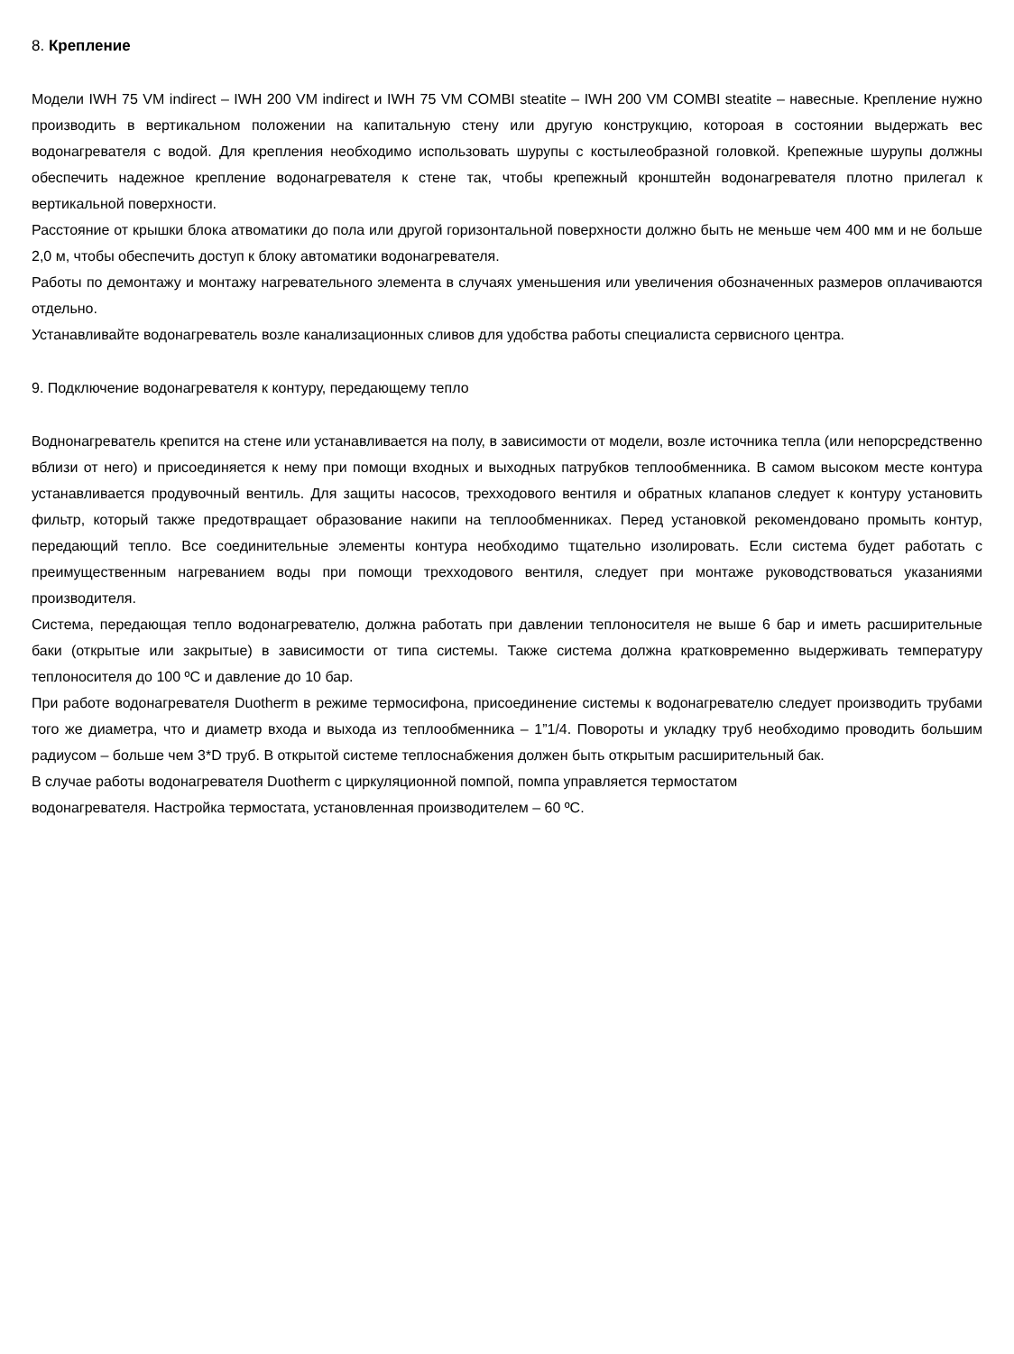8. Крепление
Модели IWH 75 VM indirect – IWH 200 VM indirect и IWH 75 VM COMBI steatite – IWH 200 VM COMBI steatite – навесные. Крепление нужно производить в вертикальном положении на капитальную стену или другую конструкцию, котороая в состоянии выдержать вес водонагревателя с водой. Для крепления необходимо использовать шурупы с костылеобразной головкой. Крепежные шурупы должны обеспечить надежное крепление водонагревателя к стене так, чтобы крепежный кронштейн водонагревателя плотно прилегал к вертикальной поверхности.
Расстояние от крышки блока атвоматики до пола или другой горизонтальной поверхности должно быть не меньше чем 400 мм и не больше 2,0 м, чтобы обеспечить доступ к блоку автоматики водонагревателя.
Работы по демонтажу и монтажу нагревательного элемента в случаях уменьшения или увеличения обозначенных размеров оплачиваются отдельно.
Устанавливайте водонагреватель возле канализационных сливов для удобства работы специалиста сервисного центра.
9. Подключение водонагревателя к контуру, передающему тепло
Воднонагреватель крепится на стене или устанавливается на полу, в зависимости от модели, возле источника тепла (или непорсредственно вблизи от него) и присоединяется к нему при помощи входных и выходных патрубков теплообменника. В самом высоком месте контура устанавливается продувочный вентиль. Для защиты насосов, трехходового вентиля и обратных клапанов следует к контуру установить фильтр, который также предотвращает образование накипи на теплообменниках. Перед установкой рекомендовано промыть контур, передающий тепло. Все соединительные элементы контура необходимо тщательно изолировать. Если система будет работать с преимущественным нагреванием воды при помощи трехходового вентиля, следует при монтаже руководствоваться указаниями производителя.
Система, передающая тепло водонагревателю, должна работать при давлении теплоносителя не выше 6 бар и иметь расширительные баки (открытые или закрытые) в зависимости от типа системы. Также система должна кратковременно выдерживать температуру теплоносителя до 100 ºC и давление до 10 бар.
При работе водонагревателя Duotherm в режиме термосифона, присоединение системы к водонагревателю следует производить трубами того же диаметра, что и диаметр входа и выхода из теплообменника – 1”1/4. Повороты и укладку труб необходимо проводить большим радиусом – больше чем 3*D труб. В открытой системе теплоснабжения должен быть открытым расширительный бак.
В случае работы водонагревателя Duotherm с циркуляционной помпой, помпа управляется термостатом
водонагревателя. Настройка термостата, установленная производителем – 60 ºC.